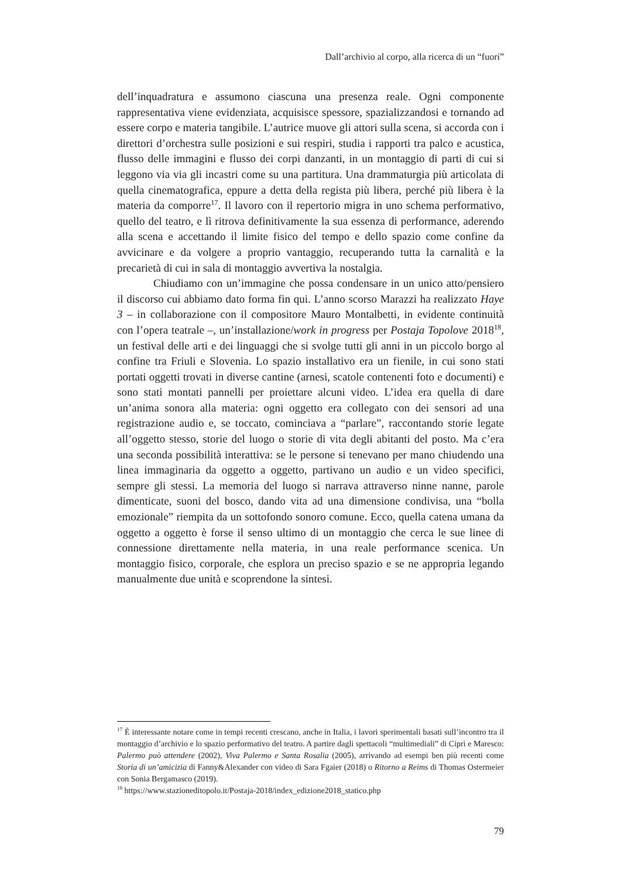Dall’archivio al corpo, alla ricerca di un “fuori”
dell’inquadratura e assumono ciascuna una presenza reale. Ogni componente rappresentativa viene evidenziata, acquisisce spessore, spazializzandosi e tornando ad essere corpo e materia tangibile. L’autrice muove gli attori sulla scena, si accorda con i direttori d’orchestra sulle posizioni e sui respiri, studia i rapporti tra palco e acustica, flusso delle immagini e flusso dei corpi danzanti, in un montaggio di parti di cui si leggono via via gli incastri come su una partitura. Una drammaturgia più articolata di quella cinematografica, eppure a detta della regista più libera, perché più libera è la materia da comporre<sup>17</sup>. Il lavoro con il repertorio migra in uno schema performativo, quello del teatro, e lì ritrova definitivamente la sua essenza di performance, aderendo alla scena e accettando il limite fisico del tempo e dello spazio come confine da avvicinare e da volgere a proprio vantaggio, recuperando tutta la carnalità e la precarietà di cui in sala di montaggio avvertiva la nostalgia.
Chiudiamo con un’immagine che possa condensare in un unico atto/pensiero il discorso cui abbiamo dato forma fin qui. L’anno scorso Marazzi ha realizzato Haye 3 – in collaborazione con il compositore Mauro Montalbetti, in evidente continuità con l’opera teatrale –, un’installazione/work in progress per Postaja Topolove 2018<sup>18</sup>, un festival delle arti e dei linguaggi che si svolge tutti gli anni in un piccolo borgo al confine tra Friuli e Slovenia. Lo spazio installativo era un fienile, in cui sono stati portati oggetti trovati in diverse cantine (arnesi, scatole contenenti foto e documenti) e sono stati montati pannelli per proiettare alcuni video. L’idea era quella di dare un’anima sonora alla materia: ogni oggetto era collegato con dei sensori ad una registrazione audio e, se toccato, cominciava a “parlare”, raccontando storie legate all’oggetto stesso, storie del luogo o storie di vita degli abitanti del posto. Ma c’era una seconda possibilità interattiva: se le persone si tenevano per mano chiudendo una linea immaginaria da oggetto a oggetto, partivano un audio e un video specifici, sempre gli stessi. La memoria del luogo si narrava attraverso ninne nanne, parole dimenticate, suoni del bosco, dando vita ad una dimensione condivisa, una “bolla emozionale” riempita da un sottofondo sonoro comune. Ecco, quella catena umana da oggetto a oggetto è forse il senso ultimo di un montaggio che cerca le sue linee di connessione direttamente nella materia, in una reale performance scenica. Un montaggio fisico, corporale, che esplora un preciso spazio e se ne appropria legando manualmente due unità e scoprendone la sintesi.
<sup>17</sup> È interessante notare come in tempi recenti crescano, anche in Italia, i lavori sperimentali basati sull’incontro tra il montaggio d’archivio e lo spazio performativo del teatro. A partire dagli spettacoli “multimediali” di Ciprì e Maresco: Palermo può attendere (2002), Viva Palermo e Santa Rosalia (2005), arrivando ad esempi ben più recenti come Storia di un’amicizia di Fanny&Alexander con video di Sara Fgaier (2018) o Ritorno a Reims di Thomas Ostermeier con Sonia Bergamasco (2019).
<sup>18</sup> https://www.stazioneditopolo.it/Postaja-2018/index_edizione2018_statico.php
79